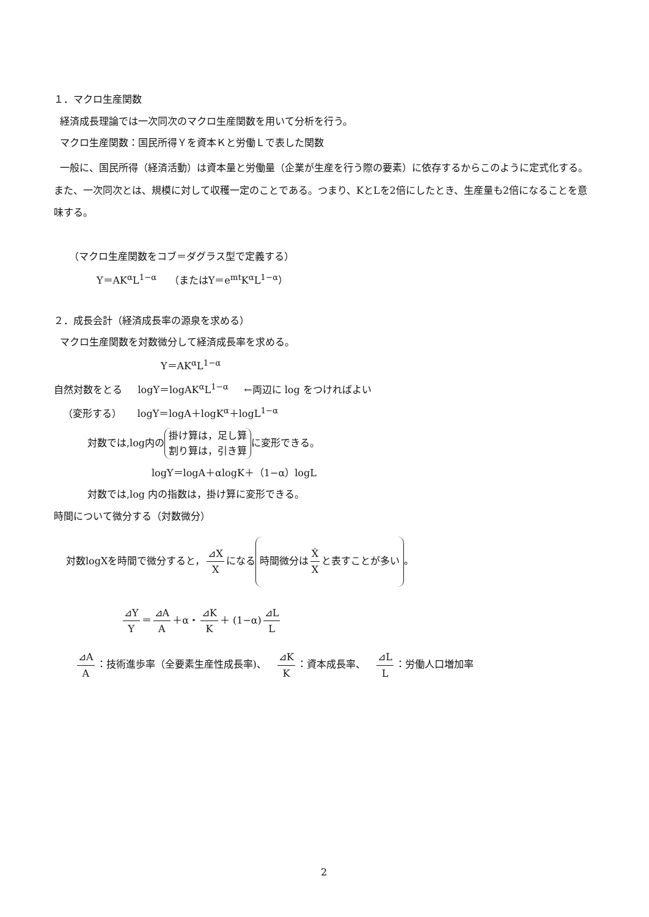１．マクロ生産関数
経済成長理論では一次同次のマクロ生産関数を用いて分析を行う。
マクロ生産関数：国民所得Ｙを資本Ｋと労働Ｌで表した関数
一般に、国民所得（経済活動）は資本量と労働量（企業が生産を行う際の要素）に依存するからこのように定式化する。また、一次同次とは、規模に対して収穫一定のことである。つまり、KとLを2倍にしたとき、生産量も2倍になることを意味する。
（マクロ生産関数をコブ＝ダグラス型で定義する）
Y＝AK<sup>α</sup>L<sup>1−α</sup> （またはY＝e<sup>mt</sup>K<sup>α</sup>L<sup>1−α</sup>）
２．成長会計（経済成長率の源泉を求める）
マクロ生産関数を対数微分して経済成長率を求める。
Y＝AK<sup>α</sup>L<sup>1−α</sup>
自然対数をとる logY＝logAK<sup>α</sup>L<sup>1−α</sup> ←両辺に log をつければよい
（変形する） logY＝logA＋logK<sup>α</sup>＋logL<sup>1−α</sup>
対数では,log内の 掛け算は，足し算
割り算は，引き算 に変形できる。
logY＝logA＋αlogK＋（1−α）logL
対数では,log 内の指数は，掛け算に変形できる。
時間について微分する（対数微分）
対数logXを時間で微分すると， ⊿X X になる 時間微分は Ẋ X と表すことが多い 。
⊿Y Y ＝ ⊿A A ＋α・ ⊿K K ＋ (1−α) ⊿L L
⊿A A ：技術進歩率（全要素生産性成長率)、 ⊿K K ：資本成長率、 ⊿L L ：労働人口増加率
2